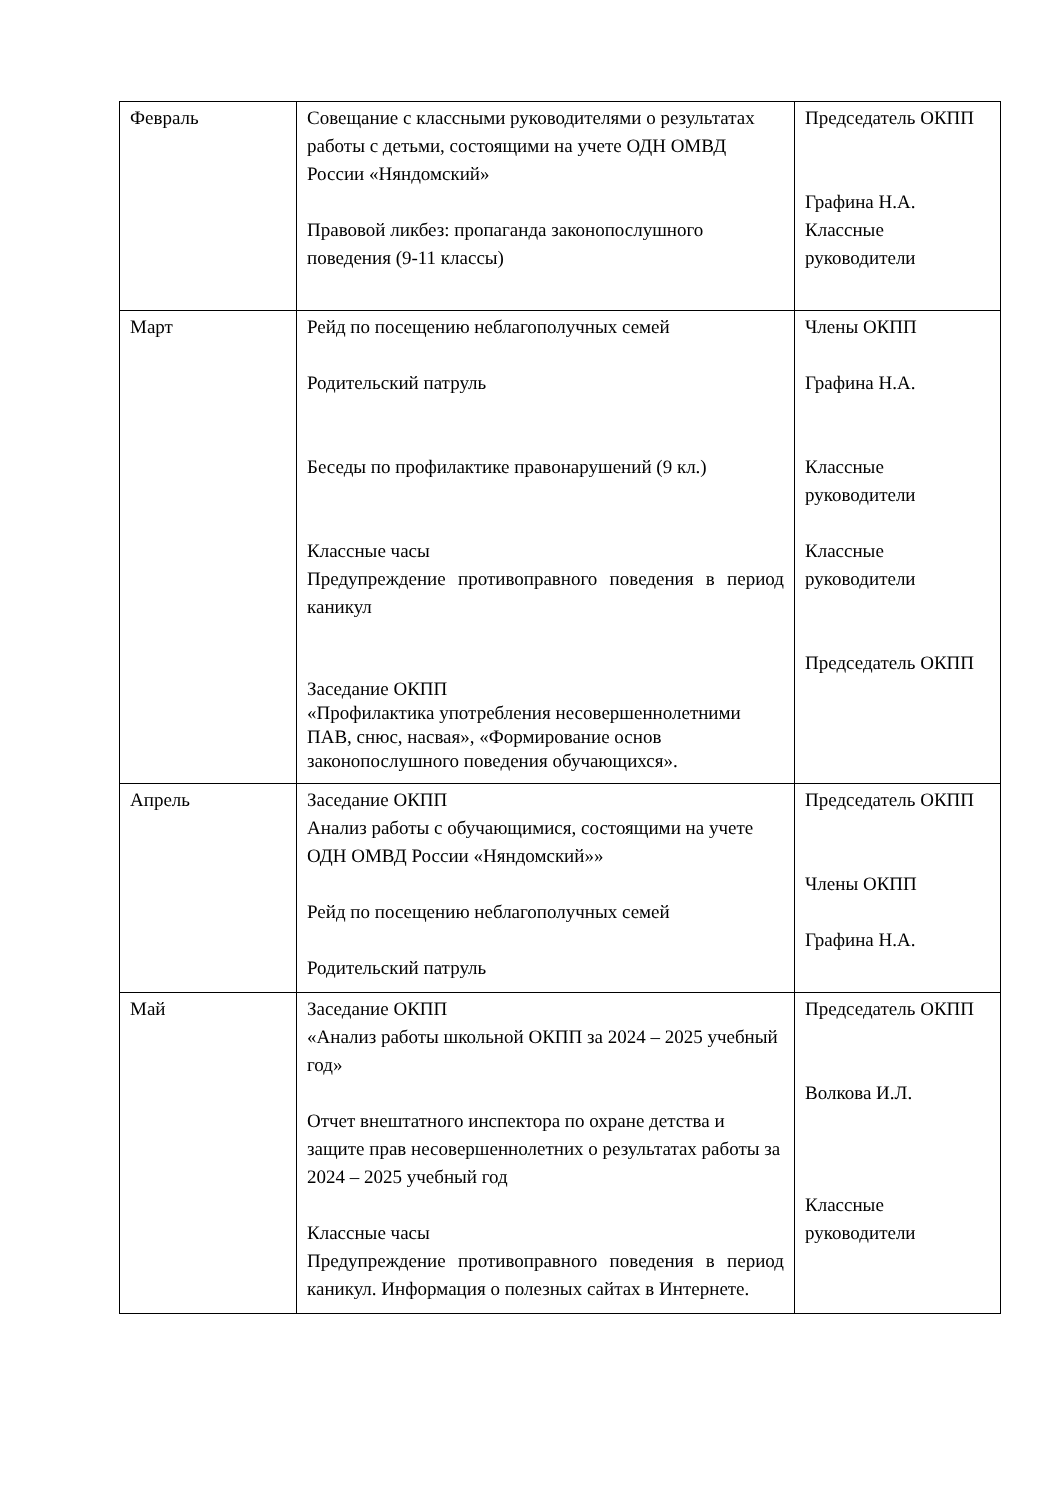| Февраль | Совещание с классными руководителями о результатах работы с детьми, состоящими на учете ОДН ОМВД России «Няндомский» Правовой ликбез: пропаганда законопослушного поведения (9-11 классы) | Председатель ОКПП Графина Н.А. Классные руководители |
| Март | Рейд по посещению неблагополучных семей Родительский патруль Беседы по профилактике правонарушений (9 кл.) Классные часы Предупреждение противоправного поведения в период каникул Заседание ОКПП «Профилактика употребления несовершеннолетними ПАВ, снюс, насвая», «Формирование основ законопослушного поведения обучающихся». | Члены ОКПП Графина Н.А. Классные руководители Классные руководители Председатель ОКПП |
| Апрель | Заседание ОКПП Анализ работы с обучающимися, состоящими на учете ОДН ОМВД России «Няндомский»» Рейд по посещению неблагополучных семей Родительский патруль | Председатель ОКПП Члены ОКПП Графина Н.А. |
| Май | Заседание ОКПП «Анализ работы школьной ОКПП за 2024 – 2025 учебный год» Отчет внештатного инспектора по охране детства и защите прав несовершеннолетних о результатах работы за 2024 – 2025 учебный год Классные часы Предупреждение противоправного поведения в период каникул. Информация о полезных сайтах в Интернете. | Председатель ОКПП Волкова И.Л. Классные руководители |